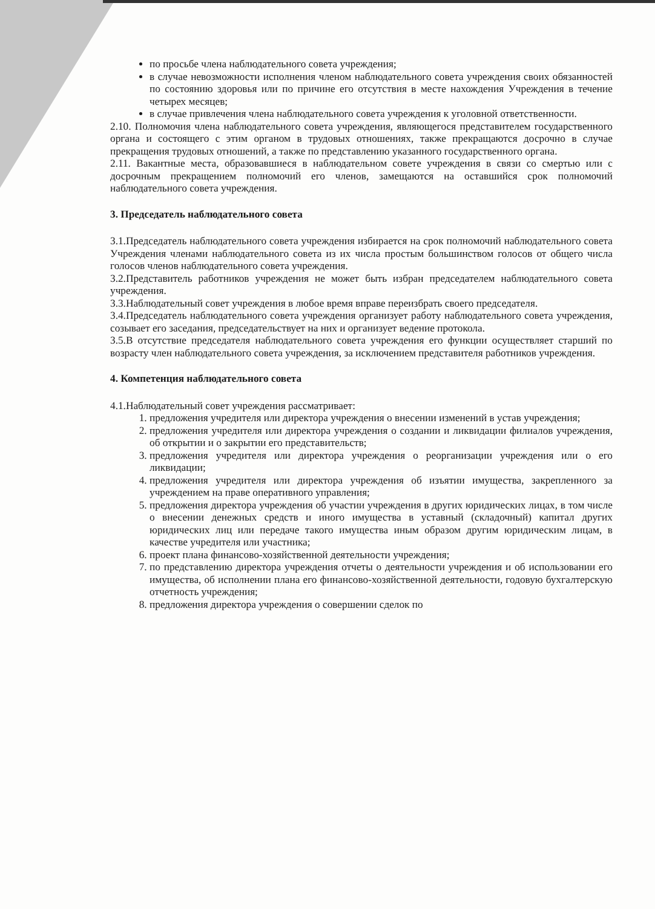по просьбе члена наблюдательного совета учреждения;
в случае невозможности исполнения членом наблюдательного совета учреждения своих обязанностей по состоянию здоровья или по причине его отсутствия в месте нахождения Учреждения в течение четырех месяцев;
в случае привлечения члена наблюдательного совета учреждения к уголовной ответственности.
2.10. Полномочия члена наблюдательного совета учреждения, являющегося представителем государственного органа и состоящего с этим органом в трудовых отношениях, также прекращаются досрочно в случае прекращения трудовых отношений, а также по представлению указанного государственного органа.
2.11. Вакантные места, образовавшиеся в наблюдательном совете учреждения в связи со смертью или с досрочным прекращением полномочий его членов, замещаются на оставшийся срок полномочий наблюдательного совета учреждения.
3. Председатель наблюдательного совета
3.1.Председатель наблюдательного совета учреждения избирается на срок полномочий наблюдательного совета Учреждения членами наблюдательного совета из их числа простым большинством голосов от общего числа голосов членов наблюдательного совета учреждения.
3.2.Представитель работников учреждения не может быть избран председателем наблюдательного совета учреждения.
3.3.Наблюдательный совет учреждения в любое время вправе переизбрать своего председателя.
3.4.Председатель наблюдательного совета учреждения организует работу наблюдательного совета учреждения, созывает его заседания, председательствует на них и организует ведение протокола.
3.5.В отсутствие председателя наблюдательного совета учреждения его функции осуществляет старший по возрасту член наблюдательного совета учреждения, за исключением представителя работников учреждения.
4. Компетенция наблюдательного совета
4.1.Наблюдательный совет учреждения рассматривает:
1. предложения учредителя или директора учреждения о внесении изменений в устав учреждения;
2. предложения учредителя или директора учреждения о создании и ликвидации филиалов учреждения, об открытии и о закрытии его представительств;
3. предложения учредителя или директора учреждения о реорганизации учреждения или о его ликвидации;
4. предложения учредителя или директора учреждения об изъятии имущества, закрепленного за учреждением на праве оперативного управления;
5. предложения директора учреждения об участии учреждения в других юридических лицах, в том числе о внесении денежных средств и иного имущества в уставный (складочный) капитал других юридических лиц или передаче такого имущества иным образом другим юридическим лицам, в качестве учредителя или участника;
6. проект плана финансово-хозяйственной деятельности учреждения;
7. по представлению директора учреждения отчеты о деятельности учреждения и об использовании его имущества, об исполнении плана его финансово-хозяйственной деятельности, годовую бухгалтерскую отчетность учреждения;
8. предложения директора учреждения о совершении сделок по